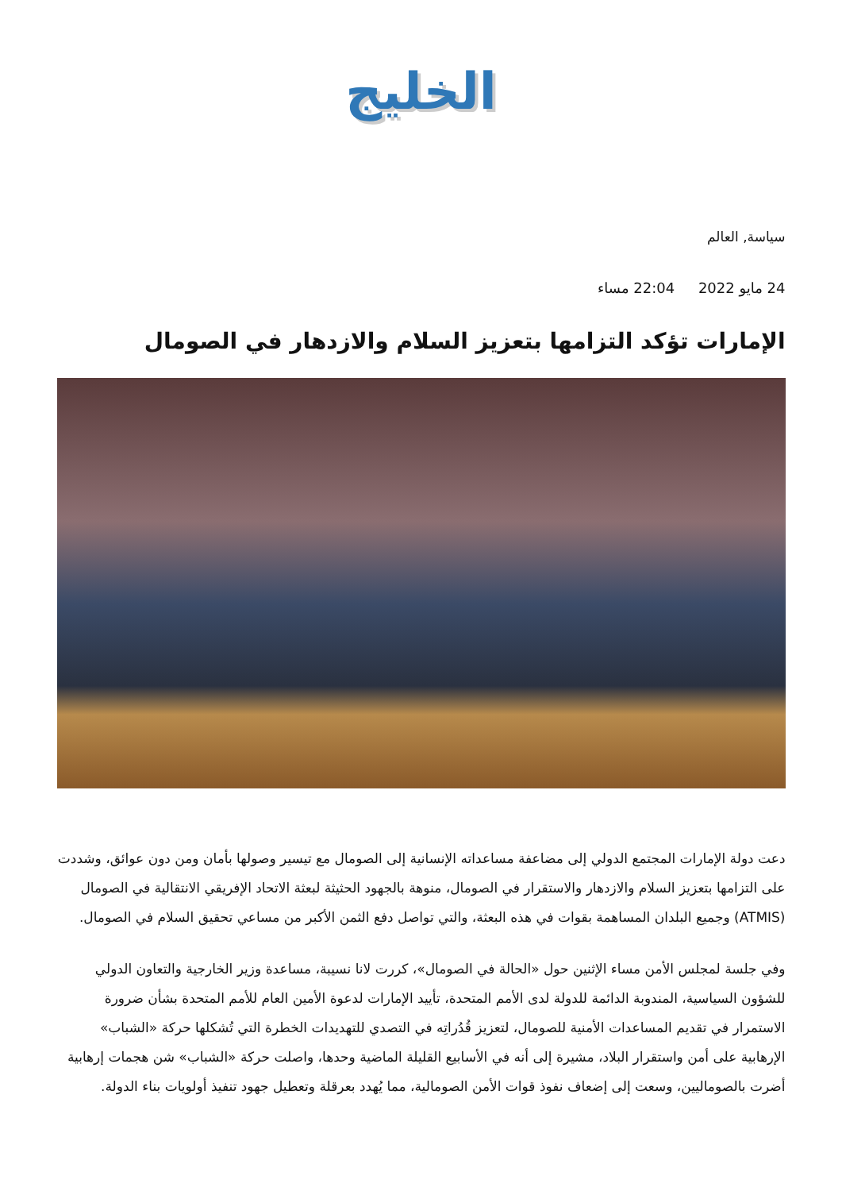الخليج
سياسة, العالم
24 مايو 2022 22:04 مساء
الإمارات تؤكد التزامها بتعزيز السلام والازدهار في الصومال
دعت دولة الإمارات المجتمع الدولي إلى مضاعفة مساعداته الإنسانية إلى الصومال مع تيسير وصولها بأمان ومن دون عوائق، وشددت على التزامها بتعزيز السلام والازدهار والاستقرار في الصومال، منوهة بالجهود الحثيثة لبعثة الاتحاد الإفريقي الانتقالية في الصومال (ATMIS) وجميع البلدان المساهمة بقوات في هذه البعثة، والتي تواصل دفع الثمن الأكبر من مساعي تحقيق السلام في الصومال.
وفي جلسة لمجلس الأمن مساء الإثنين حول «الحالة في الصومال»، كررت لانا نسيبة، مساعدة وزير الخارجية والتعاون الدولي للشؤون السياسية، المندوبة الدائمة للدولة لدى الأمم المتحدة، تأييد الإمارات لدعوة الأمين العام للأمم المتحدة بشأن ضرورة الاستمرار في تقديم المساعدات الأمنية للصومال، لتعزيز قُدُراتِه في التصدي للتهديدات الخطرة التي تُشكلها حركة «الشباب» الإرهابية على أمن واستقرار البلاد، مشيرة إلى أنه في الأسابيع القليلة الماضية وحدها، واصلت حركة «الشباب» شن هجمات إرهابية أضرت بالصوماليين، وسعت إلى إضعاف نفوذ قوات الأمن الصومالية، مما يُهدد بعرقلة وتعطيل جهود تنفيذ أولويات بناء الدولة.